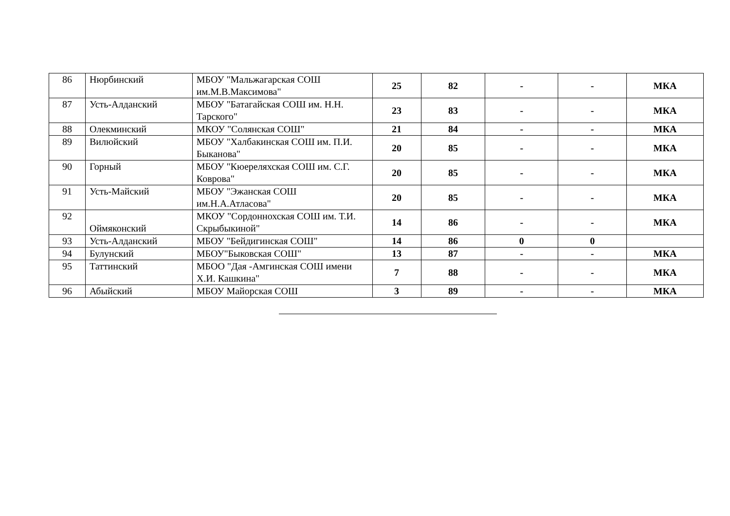| 86 | Нюрбинский | МБОУ "Мальжагарская СОШ им.М.В.Максимова" | 25 | 82 | - | - | МКА |
| 87 | Усть-Алданский | МБОУ "Батагайская СОШ им. Н.Н. Тарского" | 23 | 83 | - | - | МКА |
| 88 | Олекминский | МКОУ "Солянская СОШ" | 21 | 84 | - | - | МКА |
| 89 | Вилюйский | МБОУ "Халбакинская СОШ им. П.И. Быканова" | 20 | 85 | - | - | МКА |
| 90 | Горный | МБОУ "Кюереляхская СОШ им. С.Г. Коврова" | 20 | 85 | - | - | МКА |
| 91 | Усть-Майский | МБОУ "Эжанская СОШ им.Н.А.Атласова" | 20 | 85 | - | - | МКА |
| 92 | Оймяконский | МКОУ "Сордоннохская СОШ им. Т.И. Скрыбыкиной" | 14 | 86 | - | - | МКА |
| 93 | Усть-Алданский | МБОУ "Бейдигинская СОШ" | 14 | 86 | 0 | 0 | |
| 94 | Булунский | МБОУ"Быковская СОШ" | 13 | 87 | - | - | МКА |
| 95 | Таттинский | МБОО "Дая -Амгинская СОШ имени Х.И. Кашкина" | 7 | 88 | - | - | МКА |
| 96 | Абыйский | МБОУ Майорская СОШ | 3 | 89 | - | - | МКА |